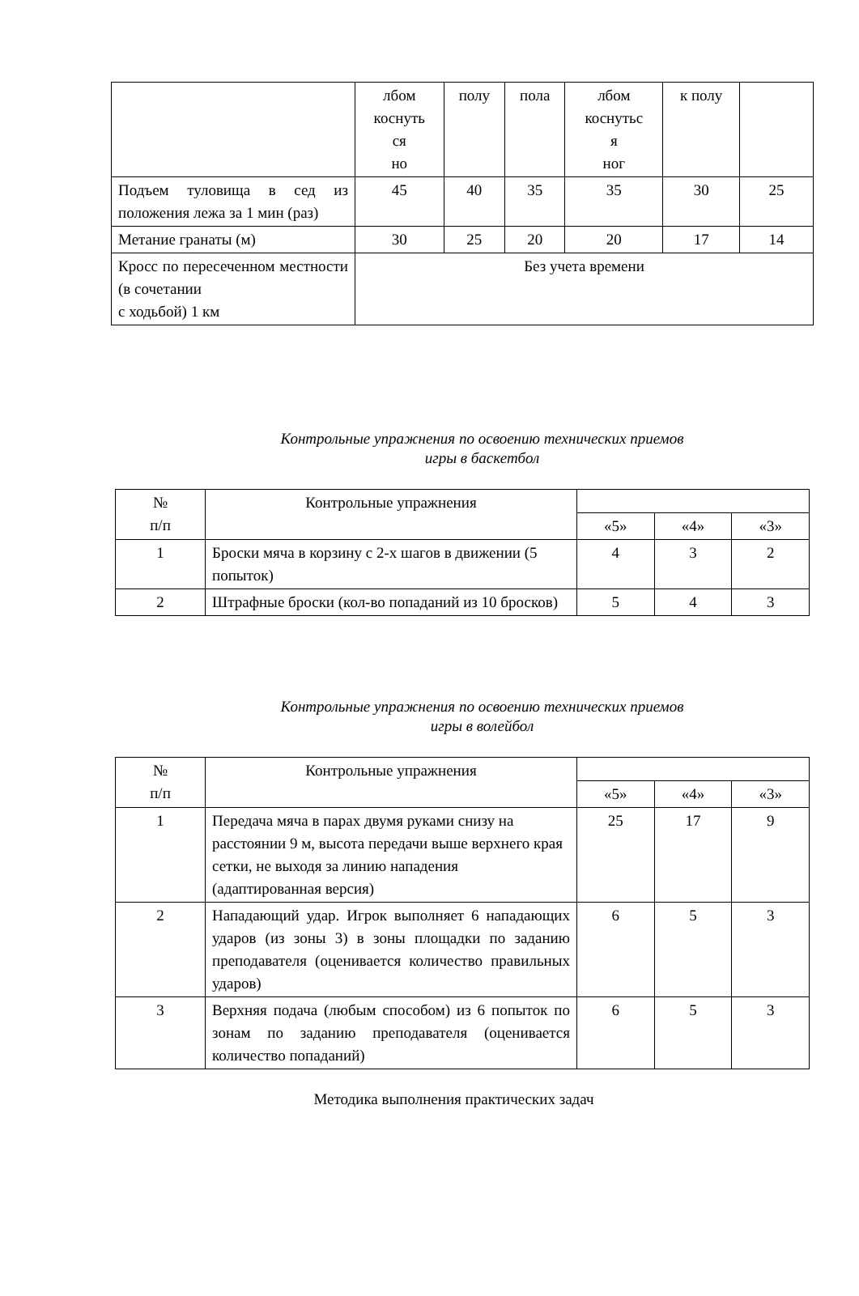| | лбом коснуть ся но | полу | пола | лбом коснутьс я ног | к полу | |
| Подъем туловища в сед из положения лежа за 1 мин (раз) | 45 | 40 | 35 | 35 | 30 | 25 |
| Метание гранаты (м) | 30 | 25 | 20 | 20 | 17 | 14 |
| Кросс по пересеченном местности (в сочетании с ходьбой) 1 км | Без учета времени | | | | | |
Контрольные упражнения по освоению технических приемов
игры в баскетбол
| № п/п | Контрольные упражнения | | | |
| --- | --- | --- | --- | --- |
| | | «5» | «4» | «3» |
| 1 | Броски мяча в корзину с 2-х шагов в движении (5 попыток) | 4 | 3 | 2 |
| 2 | Штрафные броски (кол-во попаданий из 10 бросков) | 5 | 4 | 3 |
Контрольные упражнения по освоению технических приемов
игры в волейбол
| № п/п | Контрольные упражнения | | | |
| --- | --- | --- | --- | --- |
| | | «5» | «4» | «3» |
| 1 | Передача мяча в парах двумя руками снизу на расстоянии 9 м, высота передачи выше верхнего края сетки, не выходя за линию нападения (адаптированная версия) | 25 | 17 | 9 |
| 2 | Нападающий удар. Игрок выполняет 6 нападающих ударов (из зоны 3) в зоны площадки по заданию преподавателя (оценивается количество правильных ударов) | 6 | 5 | 3 |
| 3 | Верхняя подача (любым способом) из 6 попыток по зонам по заданию преподавателя (оценивается количество попаданий) | 6 | 5 | 3 |
Методика выполнения практических задач